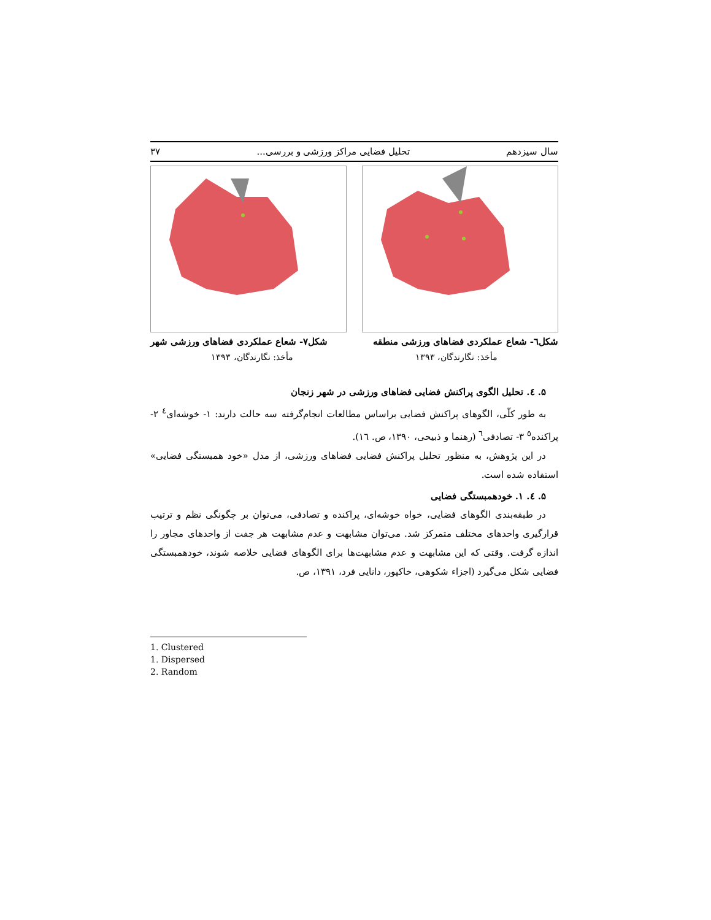سال سیزدهم تحلیل فضایی مراکز ورزشی و بررسی... ۳۷
شکل٦- شعاع عملکردی فضاهای ورزشی منطقه شکل٧- شعاع عملکردی فضاهای ورزشی شهر
مأخذ: نگارندگان، ۱۳۹۳ مأخذ: نگارندگان، ۱۳۹۳
۵. ٤. تحلیل الگوی پراکنش فضایی فضاهای ورزشی در شهر زنجان
به طور کلّی، الگوهای پراکنش فضایی براساس مطالعات انجام‌گرفته سه حالت دارند: ۱- خوشه‌ای<sup>٤</sup> ۲- پراکنده<sup>٥</sup> ۳- تصادفی<sup>٦</sup> (رهنما و ذبیحی، ۱۳۹۰، ص. ۱٦).
در این پژوهش، به منظور تحلیل پراکنش فضایی فضاهای ورزشی، از مدل «خود همبستگی فضایی» استفاده شده است.
۵. ٤. ۱. خودهمبستگی فضایی
در طبقه‌بندی الگوهای فضایی، خواه خوشه‌ای، پراکنده و تصادفی، می‌توان بر چگونگی نظم و ترتیب قرارگیری واحدهای مختلف متمرکز شد. می‌توان مشابهت و عدم مشابهت هر جفت از واحدهای مجاور را اندازه گرفت. وقتی که این مشابهت و عدم مشابهت‌ها برای الگوهای فضایی خلاصه شوند، خودهمبستگی فضایی شکل می‌گیرد (اجزاء شکوهی، خاکپور، دانایی فرد، ۱۳۹۱، ص.
1. Clustered
1. Dispersed
2. Random